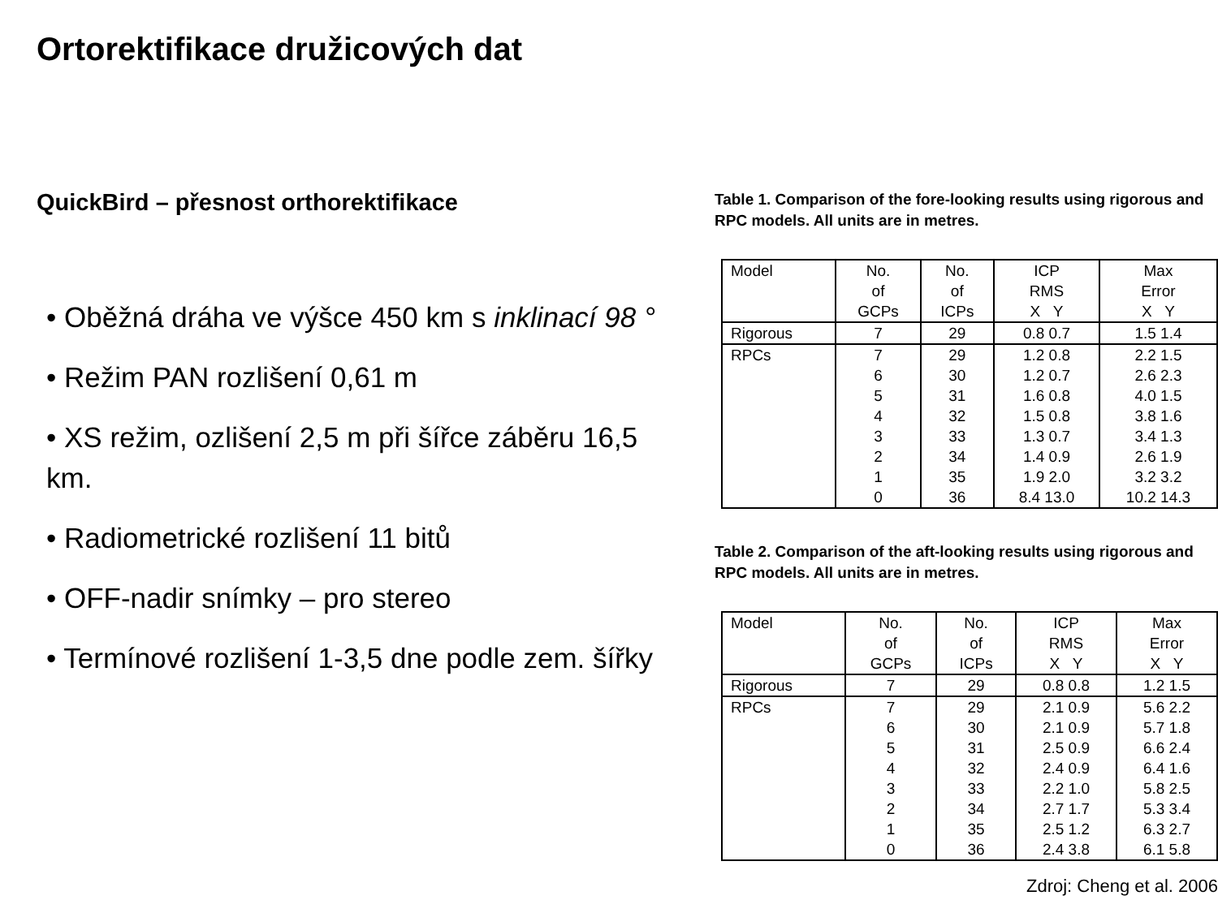Ortorektifikace družicových dat
QuickBird – přesnost orthorektifikace
• Oběžná dráha ve výšce 450 km s inklinací 98 °
• Režim PAN rozlišení 0,61 m
• XS režim, ozlišení 2,5 m při šířce záběru 16,5 km.
• Radiometrické rozlišení 11 bitů
• OFF-nadir snímky – pro stereo
• Termínové rozlišení 1-3,5 dne podle zem. šířky
Table 1. Comparison of the fore-looking results using rigorous and RPC models. All units are in metres.
| Model | No. of GCPs | No. of ICPs | ICP RMS X Y | Max Error X Y |
| --- | --- | --- | --- | --- |
| Rigorous | 7 | 29 | 0.8 0.7 | 1.5 1.4 |
| RPCs | 7 6 5 4 3 2 1 0 | 29 30 31 32 33 34 35 36 | 1.2 0.8 1.2 0.7 1.6 0.8 1.5 0.8 1.3 0.7 1.4 0.9 1.9 2.0 8.4 13.0 | 2.2 1.5 2.6 2.3 4.0 1.5 3.8 1.6 3.4 1.3 2.6 1.9 3.2 3.2 10.2 14.3 |
Table 2. Comparison of the aft-looking results using rigorous and RPC models. All units are in metres.
| Model | No. of GCPs | No. of ICPs | ICP RMS X Y | Max Error X Y |
| --- | --- | --- | --- | --- |
| Rigorous | 7 | 29 | 0.8 0.8 | 1.2 1.5 |
| RPCs | 7 6 5 4 3 2 1 0 | 29 30 31 32 33 34 35 36 | 2.1 0.9 2.1 0.9 2.5 0.9 2.4 0.9 2.2 1.0 2.7 1.7 2.5 1.2 2.4 3.8 | 5.6 2.2 5.7 1.8 6.6 2.4 6.4 1.6 5.8 2.5 5.3 3.4 6.3 2.7 6.1 5.8 |
Zdroj: Cheng et al. 2006